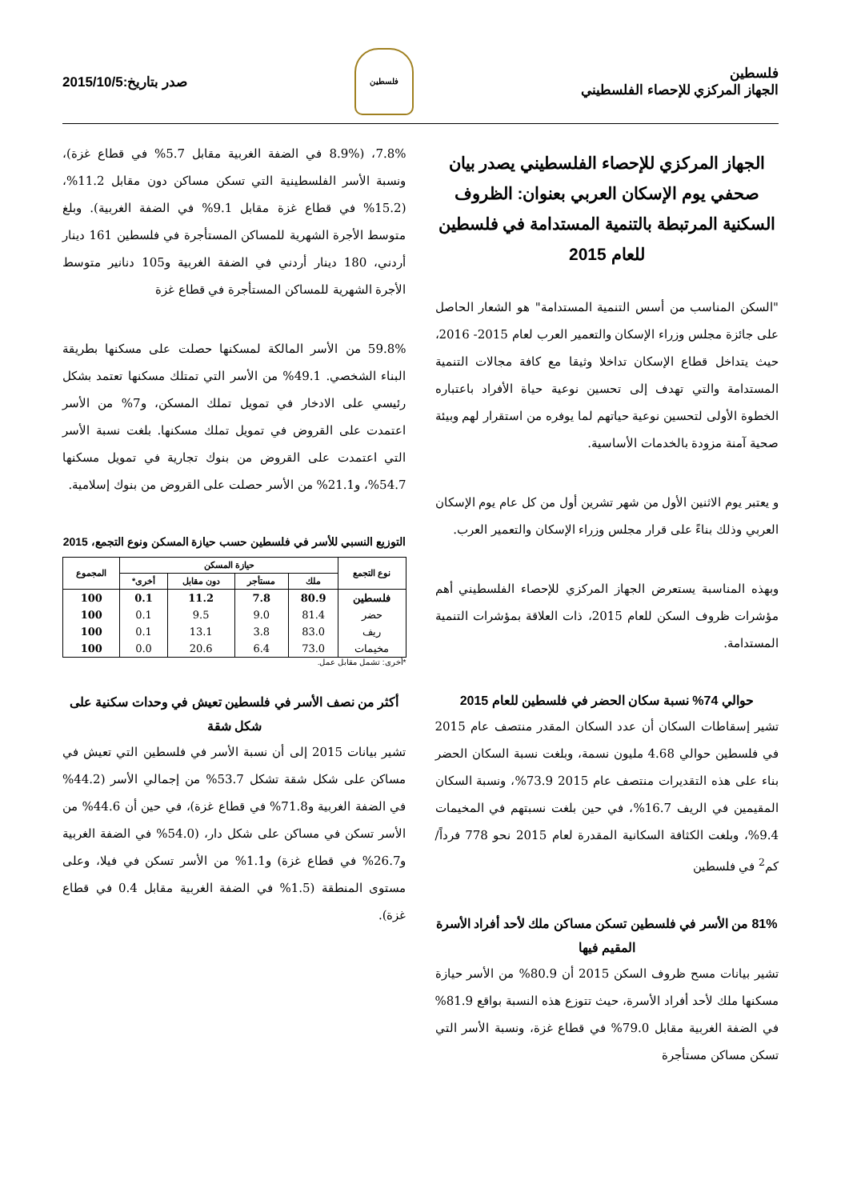فلسطين
الجهاز المركزي للإحصاء الفلسطيني
فلسطين
صدر بتاريخ:2015/10/5
الجهاز المركزي للإحصاء الفلسطيني يصدر بيان صحفي يوم الإسكان العربي بعنوان: الظروف السكنية المرتبطة بالتنمية المستدامة في فلسطين للعام 2015
"السكن المناسب من أسس التنمية المستدامة" هو الشعار الحاصل على جائزة مجلس وزراء الإسكان والتعمير العرب لعام 2015- 2016، حيث يتداخل قطاع الإسكان تداخلا وثيقا مع كافة مجالات التنمية المستدامة والتي تهدف إلى تحسين نوعية حياة الأفراد باعتباره الخطوة الأولى لتحسين نوعية حياتهم لما يوفره من استقرار لهم وبيئة صحية آمنة مزودة بالخدمات الأساسية.
و يعتبر يوم الاثنين الأول من شهر تشرين أول من كل عام يوم الإسكان العربي وذلك بناءً على قرار مجلس وزراء الإسكان والتعمير العرب.
وبهذه المناسبة يستعرض الجهاز المركزي للإحصاء الفلسطيني أهم مؤشرات ظروف السكن للعام 2015، ذات العلاقة بمؤشرات التنمية المستدامة.
حوالي 74% نسبة سكان الحضر في فلسطين للعام 2015
تشير إسقاطات السكان أن عدد السكان المقدر منتصف عام 2015 في فلسطين حوالي 4.68 مليون نسمة، وبلغت نسبة السكان الحضر بناء على هذه التقديرات منتصف عام 2015 73.9%، ونسبة السكان المقيمين في الريف 16.7%، في حين بلغت نسبتهم في المخيمات 9.4%، وبلغت الكثافة السكانية المقدرة لعام 2015 نحو 778 فرداً/كم<sup>2</sup> في فلسطين
81% من الأسر في فلسطين تسكن مساكن ملك لأحد أفراد الأسرة المقيم فيها
تشير بيانات مسح ظروف السكن 2015 أن 80.9% من الأسر حيازة مسكنها ملك لأحد أفراد الأسرة، حيث تتوزع هذه النسبة بواقع 81.9% في الضفة الغربية مقابل 79.0% في قطاع غزة، ونسبة الأسر التي تسكن مساكن مستأجرة
7.8%، (8.9% في الضفة الغربية مقابل 5.7% في قطاع غزة)، ونسبة الأسر الفلسطينية التي تسكن مساكن دون مقابل 11.2%، (15.2% في قطاع غزة مقابل 9.1% في الضفة الغربية). وبلغ متوسط الأجرة الشهرية للمساكن المستأجرة في فلسطين 161 دينار أردني، 180 دينار أردني في الضفة الغربية و105 دنانير متوسط الأجرة الشهرية للمساكن المستأجرة في قطاع غزة
59.8% من الأسر المالكة لمسكنها حصلت على مسكنها بطريقة البناء الشخصي. 49.1% من الأسر التي تمتلك مسكنها تعتمد بشكل رئيسي على الادخار في تمويل تملك المسكن، و7% من الأسر اعتمدت على القروض في تمويل تملك مسكنها. بلغت نسبة الأسر التي اعتمدت على القروض من بنوك تجارية في تمويل مسكنها 54.7%، و21.1% من الأسر حصلت على القروض من بنوك إسلامية.
التوزيع النسبي للأسر في فلسطين حسب حيازة المسكن ونوع التجمع، 2015
| نوع التجمع | حيازة المسكن | | | | المجموع |
| --- | --- | --- | --- | --- | --- |
| | ملك | مستأجر | دون مقابل | أخرى* | |
| فلسطين | 80.9 | 7.8 | 11.2 | 0.1 | 100 |
| حضر | 81.4 | 9.0 | 9.5 | 0.1 | 100 |
| ريف | 83.0 | 3.8 | 13.1 | 0.1 | 100 |
| مخيمات | 73.0 | 6.4 | 20.6 | 0.0 | 100 |
*أخرى: تشمل مقابل عمل.
أكثر من نصف الأسر في فلسطين تعيش في وحدات سكنية على شكل شقة
تشير بيانات 2015 إلى أن نسبة الأسر في فلسطين التي تعيش في مساكن على شكل شقة تشكل 53.7% من إجمالي الأسر (44.2% في الضفة الغربية و71.8% في قطاع غزة)، في حين أن 44.6% من الأسر تسكن في مساكن على شكل دار، (54.0% في الضفة الغربية و26.7% في قطاع غزة) و1.1% من الأسر تسكن في فيلا، وعلى مستوى المنطقة (1.5% في الضفة الغربية مقابل 0.4 في قطاع غزة).